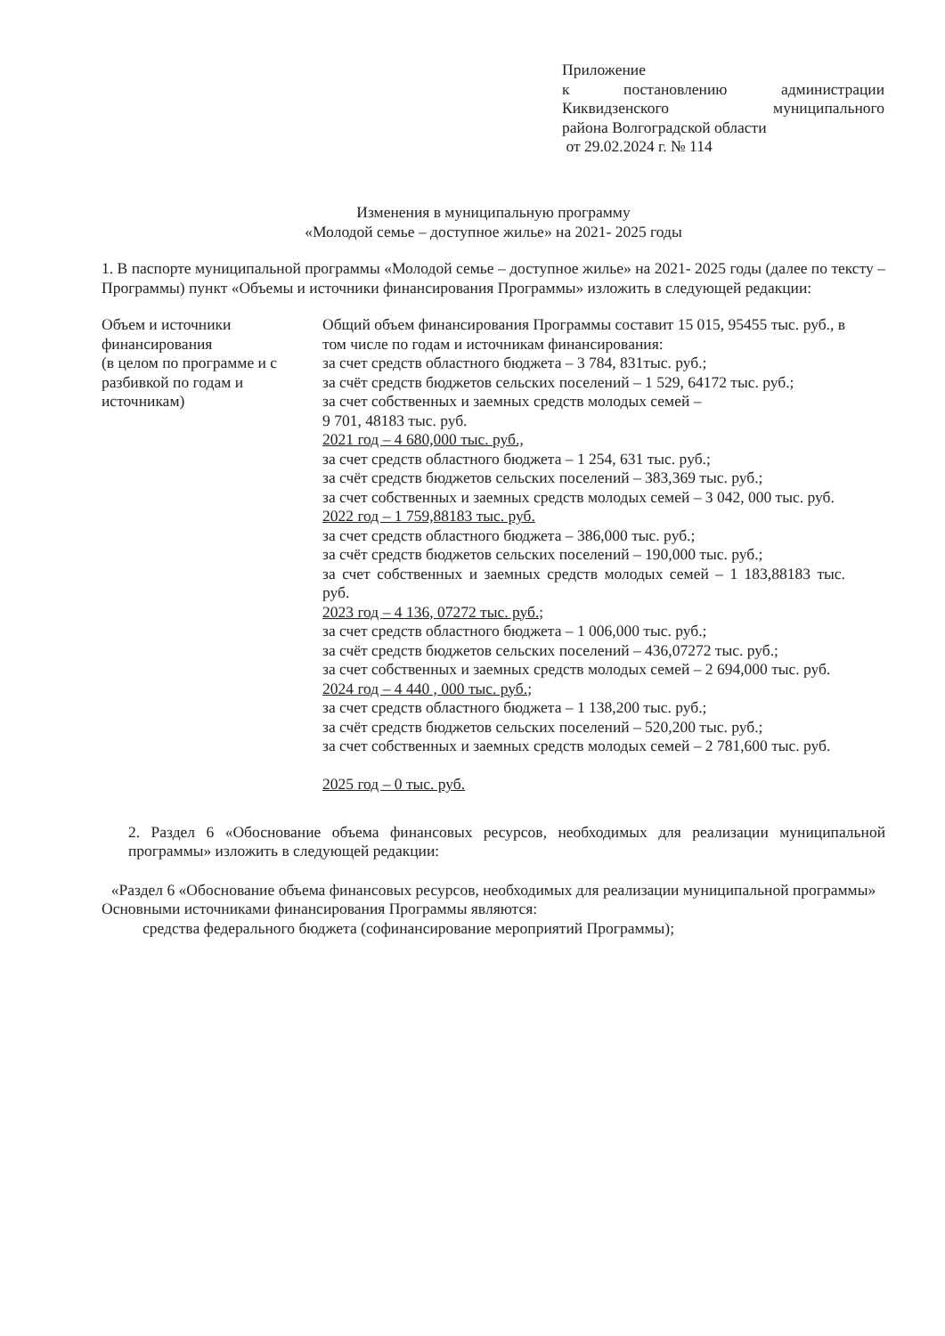Приложение
к постановлению администрации Киквидзенского муниципального
района Волгоградской области
от 29.02.2024 г. № 114
Изменения в муниципальную программу
«Молодой семье – доступное жилье» на 2021- 2025 годы
1. В паспорте муниципальной программы «Молодой семье – доступное жилье» на 2021- 2025 годы (далее по тексту – Программы) пункт «Объемы и источники финансирования Программы» изложить в следующей редакции:
| Объем и источники финансирования (в целом по программе и с разбивкой по годам и источникам) | Общий объем финансирования Программы составит 15 015, 95455 тыс. руб., в том числе по годам и источникам финансирования: за счет средств областного бюджета – 3 784, 831тыс. руб.; за счёт средств бюджетов сельских поселений – 1 529, 64172 тыс. руб.; за счет собственных и заемных средств молодых семей – 9 701, 48183 тыс. руб. 2021 год – 4 680,000 тыс. руб., за счет средств областного бюджета – 1 254, 631 тыс. руб.; за счёт средств бюджетов сельских поселений – 383,369 тыс. руб.; за счет собственных и заемных средств молодых семей – 3 042, 000 тыс. руб. 2022 год – 1 759,88183 тыс. руб. за счет средств областного бюджета – 386,000 тыс. руб.; за счёт средств бюджетов сельских поселений – 190,000 тыс. руб.; за счет собственных и заемных средств молодых семей – 1 183,88183 тыс. руб. 2023 год – 4 136, 07272 тыс. руб.; за счет средств областного бюджета – 1 006,000 тыс. руб.; за счёт средств бюджетов сельских поселений – 436,07272 тыс. руб.; за счет собственных и заемных средств молодых семей – 2 694,000 тыс. руб. 2024 год – 4 440 , 000 тыс. руб.; за счет средств областного бюджета – 1 138,200 тыс. руб.; за счёт средств бюджетов сельских поселений – 520,200 тыс. руб.; за счет собственных и заемных средств молодых семей – 2 781,600 тыс. руб. 2025 год – 0 тыс. руб. |
2. Раздел 6 «Обоснование объема финансовых ресурсов, необходимых для реализации муниципальной программы» изложить в следующей редакции:
«Раздел 6 «Обоснование объема финансовых ресурсов, необходимых для реализации муниципальной программы»
Основными источниками финансирования Программы являются:
средства федерального бюджета (софинансирование мероприятий Программы);